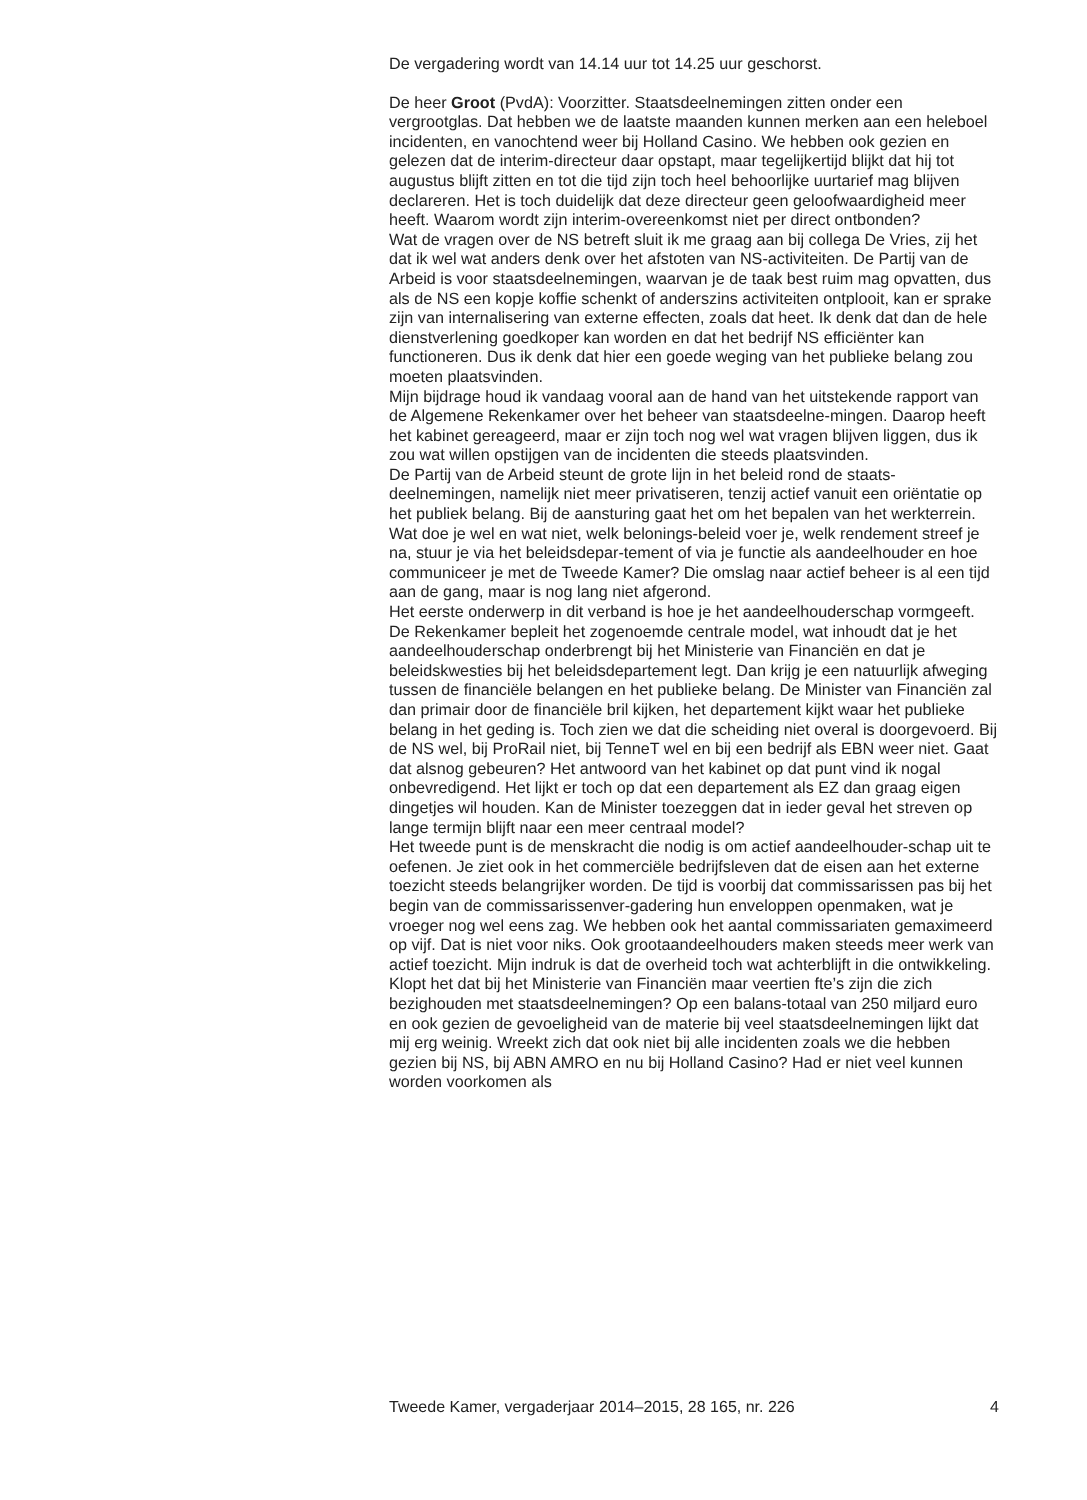De vergadering wordt van 14.14 uur tot 14.25 uur geschorst.
De heer Groot (PvdA): Voorzitter. Staatsdeelnemingen zitten onder een vergrootglas. Dat hebben we de laatste maanden kunnen merken aan een heleboel incidenten, en vanochtend weer bij Holland Casino. We hebben ook gezien en gelezen dat de interim-directeur daar opstapt, maar tegelijkertijd blijkt dat hij tot augustus blijft zitten en tot die tijd zijn toch heel behoorlijke uurtarief mag blijven declareren. Het is toch duidelijk dat deze directeur geen geloofwaardigheid meer heeft. Waarom wordt zijn interim-overeenkomst niet per direct ontbonden?
Wat de vragen over de NS betreft sluit ik me graag aan bij collega De Vries, zij het dat ik wel wat anders denk over het afstoten van NS-activiteiten. De Partij van de Arbeid is voor staatsdeelnemingen, waarvan je de taak best ruim mag opvatten, dus als de NS een kopje koffie schenkt of anderszins activiteiten ontplooit, kan er sprake zijn van internalisering van externe effecten, zoals dat heet. Ik denk dat dan de hele dienstverlening goedkoper kan worden en dat het bedrijf NS efficiënter kan functioneren. Dus ik denk dat hier een goede weging van het publieke belang zou moeten plaatsvinden.
Mijn bijdrage houd ik vandaag vooral aan de hand van het uitstekende rapport van de Algemene Rekenkamer over het beheer van staatsdeelne-mingen. Daarop heeft het kabinet gereageerd, maar er zijn toch nog wel wat vragen blijven liggen, dus ik zou wat willen opstijgen van de incidenten die steeds plaatsvinden.
De Partij van de Arbeid steunt de grote lijn in het beleid rond de staats-deelnemingen, namelijk niet meer privatiseren, tenzij actief vanuit een oriëntatie op het publiek belang. Bij de aansturing gaat het om het bepalen van het werkterrein. Wat doe je wel en wat niet, welk belonings-beleid voer je, welk rendement streef je na, stuur je via het beleidsdepar-tement of via je functie als aandeelhouder en hoe communiceer je met de Tweede Kamer? Die omslag naar actief beheer is al een tijd aan de gang, maar is nog lang niet afgerond.
Het eerste onderwerp in dit verband is hoe je het aandeelhouderschap vormgeeft. De Rekenkamer bepleit het zogenoemde centrale model, wat inhoudt dat je het aandeelhouderschap onderbrengt bij het Ministerie van Financiën en dat je beleidskwesties bij het beleidsdepartement legt. Dan krijg je een natuurlijk afweging tussen de financiële belangen en het publieke belang. De Minister van Financiën zal dan primair door de financiële bril kijken, het departement kijkt waar het publieke belang in het geding is. Toch zien we dat die scheiding niet overal is doorgevoerd. Bij de NS wel, bij ProRail niet, bij TenneT wel en bij een bedrijf als EBN weer niet. Gaat dat alsnog gebeuren? Het antwoord van het kabinet op dat punt vind ik nogal onbevredigend. Het lijkt er toch op dat een departement als EZ dan graag eigen dingetjes wil houden. Kan de Minister toezeggen dat in ieder geval het streven op lange termijn blijft naar een meer centraal model?
Het tweede punt is de menskracht die nodig is om actief aandeelhouder-schap uit te oefenen. Je ziet ook in het commerciële bedrijfsleven dat de eisen aan het externe toezicht steeds belangrijker worden. De tijd is voorbij dat commissarissen pas bij het begin van de commissarissenver-gadering hun enveloppen openmaken, wat je vroeger nog wel eens zag. We hebben ook het aantal commissariaten gemaximeerd op vijf. Dat is niet voor niks. Ook grootaandeelhouders maken steeds meer werk van actief toezicht. Mijn indruk is dat de overheid toch wat achterblijft in die ontwikkeling. Klopt het dat bij het Ministerie van Financiën maar veertien fte’s zijn die zich bezighouden met staatsdeelnemingen? Op een balans-totaal van 250 miljard euro en ook gezien de gevoeligheid van de materie bij veel staatsdeelnemingen lijkt dat mij erg weinig. Wreekt zich dat ook niet bij alle incidenten zoals we die hebben gezien bij NS, bij ABN AMRO en nu bij Holland Casino? Had er niet veel kunnen worden voorkomen als
Tweede Kamer, vergaderjaar 2014–2015, 28 165, nr. 226 4